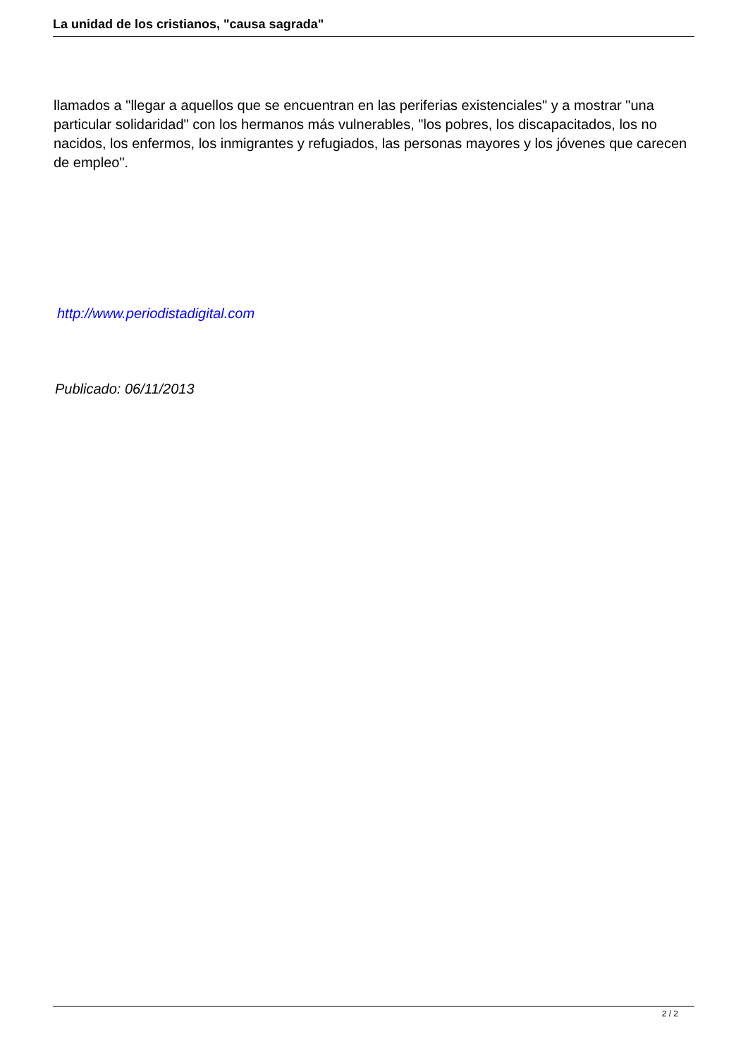La unidad de los cristianos, "causa sagrada"
llamados a "llegar a aquellos que se encuentran en las periferias existenciales" y a mostrar "una particular solidaridad" con los hermanos más vulnerables, "los pobres, los discapacitados, los no nacidos, los enfermos, los inmigrantes y refugiados, las personas mayores y los jóvenes que carecen de empleo".
http://www.periodistadigital.com
Publicado: 06/11/2013
2 / 2